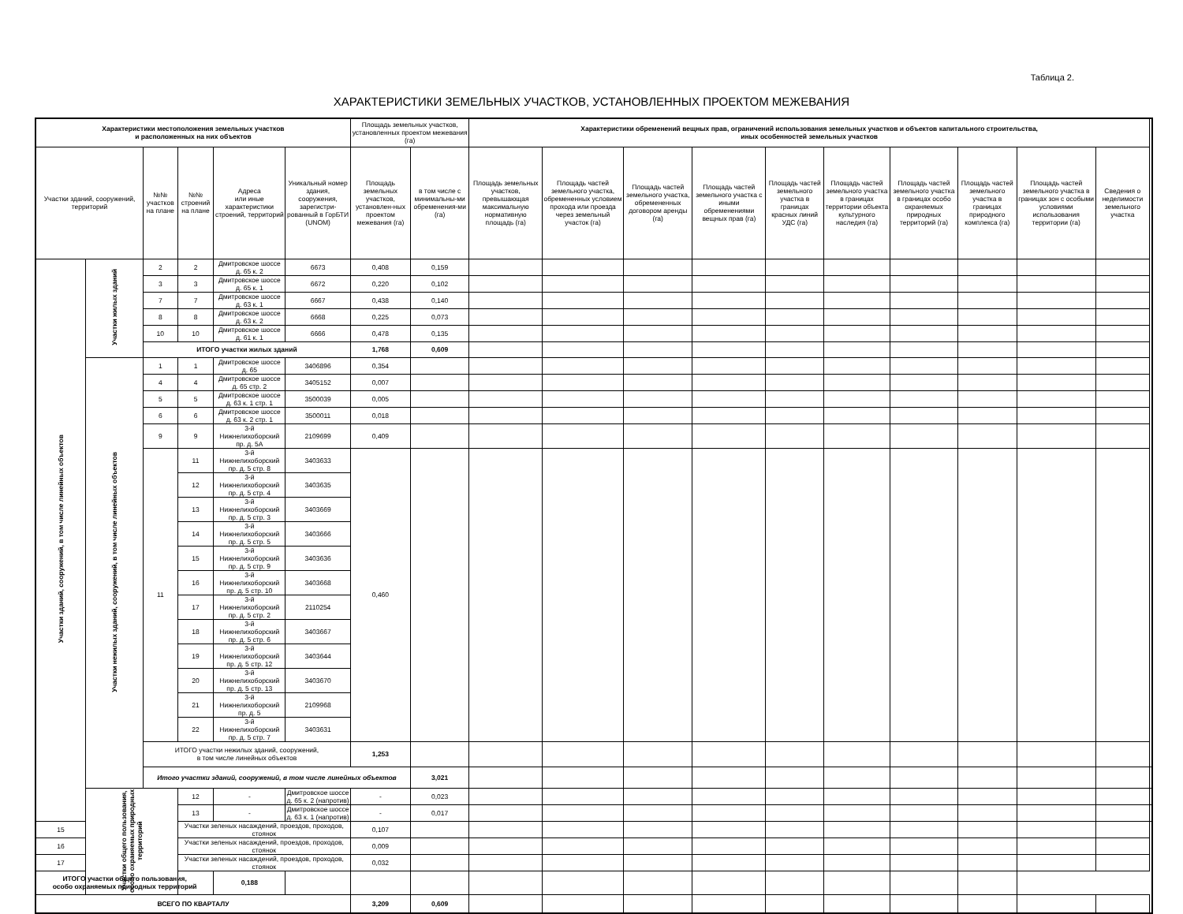Таблица 2.
ХАРАКТЕРИСТИКИ ЗЕМЕЛЬНЫХ УЧАСТКОВ, УСТАНОВЛЕННЫХ ПРОЕКТОМ МЕЖЕВАНИЯ
| Характеристики местоположения земельных участков и расположенных на них объектов | | | | | | Площадь земельных участков, установленных проектом межевания (га) | | Характеристики обременений вещных прав, ограничений использования земельных участков и объектов капитального строительства, иных особенностей земельных участков | | | | | | | | | | |
| --- | --- | --- | --- | --- | --- | --- | --- | --- | --- | --- | --- | --- | --- | --- | --- | --- | --- | --- |
| Участки зданий, сооружений, территорий | | №№ участков на плане | №№ строений на плане | Адреса или иные характеристики строений, территорий | Уникальный номер здания, сооружения, зарегистри-рованный в ГорБТИ (UNOM) | Площадь земельных участков, установлен-ных проектом межевания (га) | в том числе с минимальны-ми обременения-ми (га) | Площадь земельных участков, превышающая максимальную нормативную площадь (га) | Площадь частей земельного участка, обремененных условием прохода или проезда через земельный участок (га) | Площадь частей земельного участка, обремененных договором аренды (га) | Площадь частей земельного участка с иными обременениями вещных прав (га) | Площадь частей земельного участка в границах красных линий УДС (га) | Площадь частей земельного участка в границах территории объекта культурного наследия (га) | Площадь частей земельного участка в границах особо охраняемых природных территорий (га) | Площадь частей земельного участка в границах природного комплекса (га) | Площадь частей земельного участка в границах зон с особыми условиями использования территории (га) | Сведения о неделимости земельного участка | |
| Участки зданий, сооружений, в том числе линейных объектов | Участки жилых зданий | 2 | 2 | Дмитровское шоссе д. 65 к. 2 | 6673 | 0,408 | 0,159 | | | | | | | | | | | |
| | | 3 | 3 | Дмитровское шоссе д. 65 к. 1 | 6672 | 0,220 | 0,102 | | | | | | | | | | | |
| | | 7 | 7 | Дмитровское шоссе д. 63 к. 1 | 6667 | 0,438 | 0,140 | | | | | | | | | | | |
| | | 8 | 8 | Дмитровское шоссе д. 63 к. 2 | 6668 | 0,225 | 0,073 | | | | | | | | | | | |
| | | 10 | 10 | Дмитровское шоссе д. 61 к. 1 | 6666 | 0,478 | 0,135 | | | | | | | | | | | |
| | | ИТОГО участки жилых зданий | | | | 1,768 | 0,609 | | | | | | | | | | | |
| | Участки нежилых зданий, сооружений, в том числе линейных объектов | 1 | 1 | Дмитровское шоссе д. 65 | 3406896 | 0,354 | | | | | | | | | | | | |
| | | 4 | 4 | Дмитровское шоссе д. 65 стр. 2 | 3405152 | 0,007 | | | | | | | | | | | | |
| | | 5 | 5 | Дмитровское шоссе д. 63 к. 1 стр. 1 | 3500039 | 0,005 | | | | | | | | | | | | |
| | | 6 | 6 | Дмитровское шоссе д. 63 к. 2 стр. 1 | 3500011 | 0,018 | | | | | | | | | | | | |
| | | 9 | 9 | 3-й Нижнелихоборский пр. д. 5А | 2109699 | 0,409 | | | | | | | | | | | | |
| | | 11 | 11 | 3-й Нижнелихоборский пр. д. 5 стр. 8 | 3403633 | 0,460 | | | | | | | | | | | | |
| | | | 12 | 3-й Нижнелихоборский пр. д. 5 стр. 4 | 3403635 | | | | | | | | | | | | | |
| | | | 13 | 3-й Нижнелихоборский пр. д. 5 стр. 3 | 3403669 | | | | | | | | | | | | | |
| | | | 14 | 3-й Нижнелихоборский пр. д. 5 стр. 5 | 3403666 | | | | | | | | | | | | | |
| | | | 15 | 3-й Нижнелихоборский пр. д. 5 стр. 9 | 3403636 | | | | | | | | | | | | | |
| | | | 16 | 3-й Нижнелихоборский пр. д. 5 стр. 10 | 3403668 | | | | | | | | | | | | | |
| | | | 17 | 3-й Нижнелихоборский пр. д. 5 стр. 2 | 2110254 | | | | | | | | | | | | | |
| | | | 18 | 3-й Нижнелихоборский пр. д. 5 стр. 6 | 3403667 | | | | | | | | | | | | | |
| | | | 19 | 3-й Нижнелихоборский пр. д. 5 стр. 12 | 3403644 | | | | | | | | | | | | | |
| | | | 20 | 3-й Нижнелихоборский пр. д. 5 стр. 13 | 3403670 | | | | | | | | | | | | | |
| | | | 21 | 3-й Нижнелихоборский пр. д. 5 | 2109968 | | | | | | | | | | | | | |
| | | | 22 | 3-й Нижнелихоборский пр. д. 5 стр. 7 | 3403631 | | | | | | | | | | | | | |
| | | ИТОГО участки нежилых зданий, сооружений, в том числе линейных объектов | | | | 1,253 | | | | | | | | | | | | |
| | | Итого участки зданий, сооружений, в том числе линейных объектов | | | | | 3,021 | | | | | | | | | | | |
| | Участки общего пользования, особо охраняемых природных территорий | | 12 | - | Дмитровское шоссе д. 65 к. 2 (напротив) | - | 0,023 | | | | | | | | | | | |
| | | | 13 | - | Дмитровское шоссе д. 63 к. 1 (напротив) | - | 0,017 | | | | | | | | | | | |
| 15 | | | Участки зеленых насаждений, проездов, проходов, стоянок | | | 0,107 | | | | | | | | | | | | |
| 16 | | | Участки зеленых насаждений, проездов, проходов, стоянок | | | 0,009 | | | | | | | | | | | | |
| 17 | | | Участки зеленых насаждений, проездов, проходов, стоянок | | | 0,032 | | | | | | | | | | | | |
| ИТОГО участки общего пользования, особо охраняемых природных территорий | | | | 0,188 | | | | | | | | | | | | | | |
| ВСЕГО ПО КВАРТАЛУ | | | | | | 3,209 | 0,609 | | | | | | | | | | | |